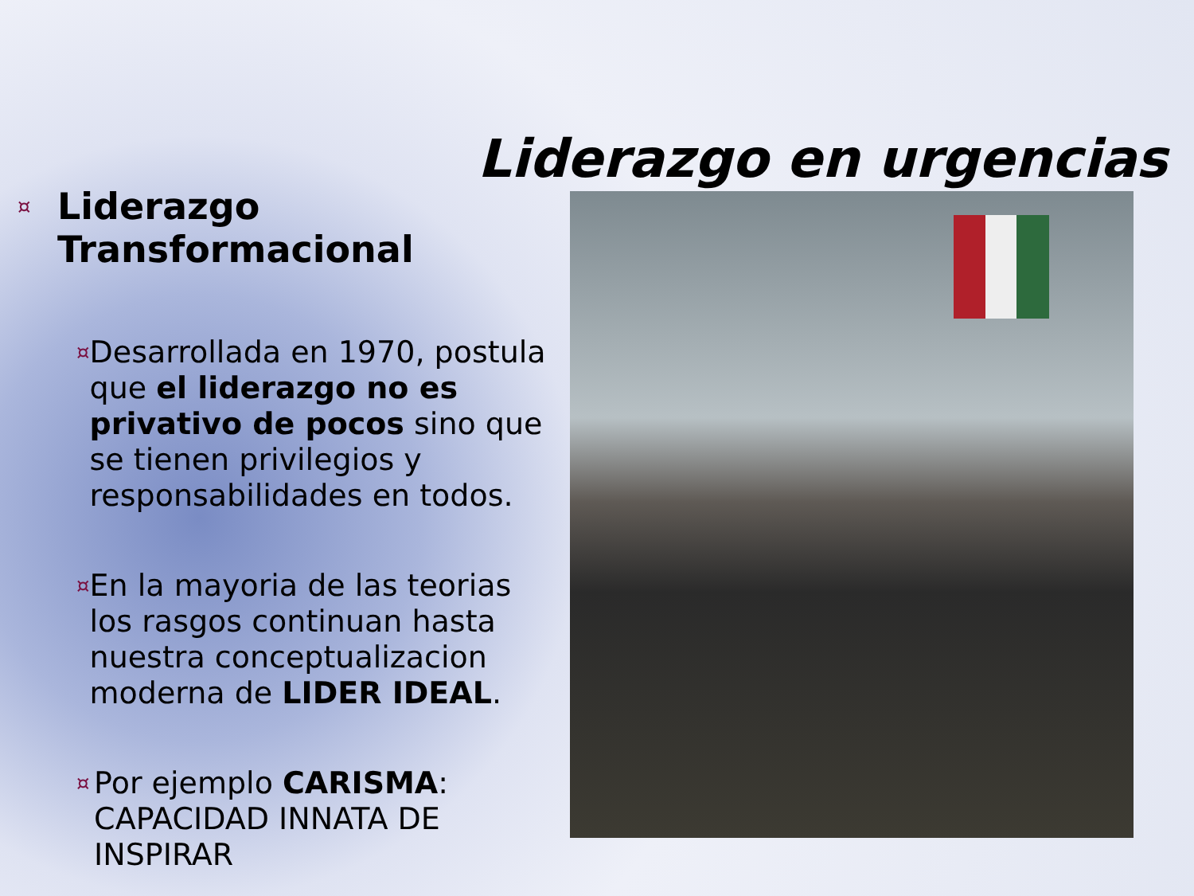Liderazgo en urgencias
¤ Liderazgo
Transformacional
¤ Desarrollada en 1970, postula que el liderazgo no es privativo de pocos sino que se tienen privilegios y responsabilidades en todos.
¤ En la mayoria de las teorias los rasgos continuan hasta nuestra conceptualizacion moderna de LIDER IDEAL.
¤ Por ejemplo CARISMA: CAPACIDAD INNATA DE INSPIRAR